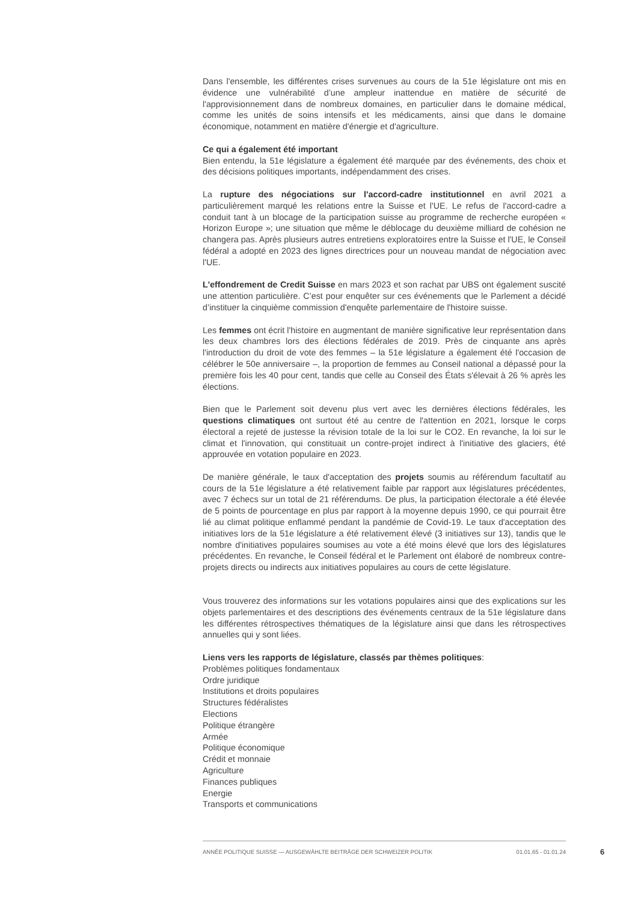Dans l'ensemble, les différentes crises survenues au cours de la 51e législature ont mis en évidence une vulnérabilité d’une ampleur inattendue en matière de sécurité de l'approvisionnement dans de nombreux domaines, en particulier dans le domaine médical, comme les unités de soins intensifs et les médicaments, ainsi que dans le domaine économique, notamment en matière d'énergie et d'agriculture.
Ce qui a également été important
Bien entendu, la 51e législature a également été marquée par des événements, des choix et des décisions politiques importants, indépendamment des crises.
La rupture des négociations sur l'accord-cadre institutionnel en avril 2021 a particulièrement marqué les relations entre la Suisse et l'UE. Le refus de l'accord-cadre a conduit tant à un blocage de la participation suisse au programme de recherche européen « Horizon Europe »; une situation que même le déblocage du deuxième milliard de cohésion ne changera pas. Après plusieurs autres entretiens exploratoires entre la Suisse et l'UE, le Conseil fédéral a adopté en 2023 des lignes directrices pour un nouveau mandat de négociation avec l'UE.
L'effondrement de Credit Suisse en mars 2023 et son rachat par UBS ont également suscité une attention particulière. C’est pour enquêter sur ces événements que le Parlement a décidé d’instituer la cinquième commission d'enquête parlementaire de l'histoire suisse.
Les femmes ont écrit l'histoire en augmentant de manière significative leur représentation dans les deux chambres lors des élections fédérales de 2019. Près de cinquante ans après l'introduction du droit de vote des femmes – la 51e législature a également été l'occasion de célébrer le 50e anniversaire –, la proportion de femmes au Conseil national a dépassé pour la première fois les 40 pour cent, tandis que celle au Conseil des États s'élevait à 26 % après les élections.
Bien que le Parlement soit devenu plus vert avec les dernières élections fédérales, les questions climatiques ont surtout été au centre de l'attention en 2021, lorsque le corps électoral a rejeté de justesse la révision totale de la loi sur le CO2. En revanche, la loi sur le climat et l'innovation, qui constituait un contre-projet indirect à l'initiative des glaciers, été approuvée en votation populaire en 2023.
De manière générale, le taux d'acceptation des projets soumis au référendum facultatif au cours de la 51e législature a été relativement faible par rapport aux législatures précédentes, avec 7 échecs sur un total de 21 référendums. De plus, la participation électorale a été élevée de 5 points de pourcentage en plus par rapport à la moyenne depuis 1990, ce qui pourrait être lié au climat politique enflammé pendant la pandémie de Covid-19. Le taux d'acceptation des initiatives lors de la 51e législature a été relativement élevé (3 initiatives sur 13), tandis que le nombre d'initiatives populaires soumises au vote a été moins élevé que lors des législatures précédentes. En revanche, le Conseil fédéral et le Parlement ont élaboré de nombreux contre-projets directs ou indirects aux initiatives populaires au cours de cette législature.
Vous trouverez des informations sur les votations populaires ainsi que des explications sur les objets parlementaires et des descriptions des événements centraux de la 51e législature dans les différentes rétrospectives thématiques de la législature ainsi que dans les rétrospectives annuelles qui y sont liées.
Liens vers les rapports de législature, classés par thèmes politiques:
Problèmes politiques fondamentaux
Ordre juridique
Institutions et droits populaires
Structures fédéralistes
Elections
Politique étrangère
Armée
Politique économique
Crédit et monnaie
Agriculture
Finances publiques
Energie
Transports et communications
ANNÉE POLITIQUE SUISSE — AUSGEWÄHLTE BEITRÄGE DER SCHWEIZER POLITIK 01.01.65 - 01.01.24
6